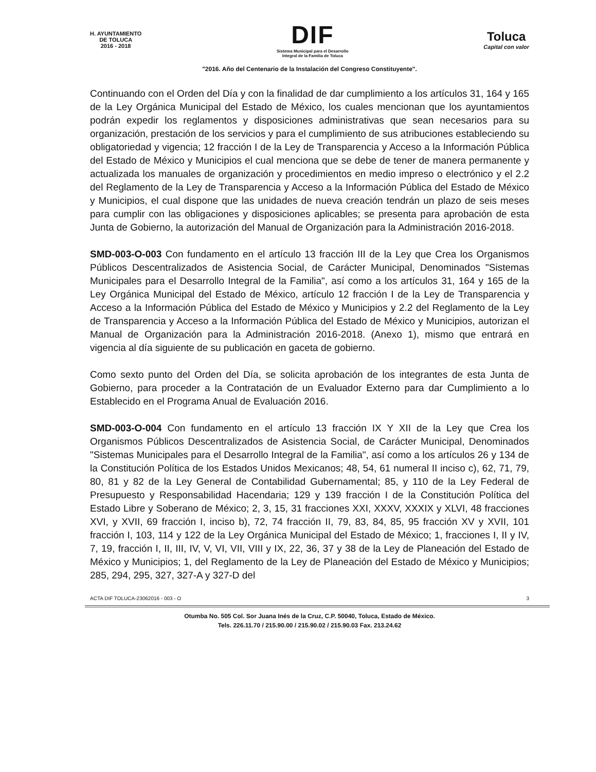H. AYUNTAMIENTO
DE TOLUCA
2016 - 2018
DIF
Sistema Municipal para el Desarrollo
Integral de la Familia de Toluca
Toluca
Capital con valor
"2016. Año del Centenario de la Instalación del Congreso Constituyente".
Continuando con el Orden del Día y con la finalidad de dar cumplimiento a los artículos 31, 164 y 165 de la Ley Orgánica Municipal del Estado de México, los cuales mencionan que los ayuntamientos podrán expedir los reglamentos y disposiciones administrativas que sean necesarios para su organización, prestación de los servicios y para el cumplimiento de sus atribuciones estableciendo su obligatoriedad y vigencia; 12 fracción I de la Ley de Transparencia y Acceso a la Información Pública del Estado de México y Municipios el cual menciona que se debe de tener de manera permanente y actualizada los manuales de organización y procedimientos en medio impreso o electrónico y el 2.2 del Reglamento de la Ley de Transparencia y Acceso a la Información Pública del Estado de México y Municipios, el cual dispone que las unidades de nueva creación tendrán un plazo de seis meses para cumplir con las obligaciones y disposiciones aplicables; se presenta para aprobación de esta Junta de Gobierno, la autorización del Manual de Organización para la Administración 2016-2018.
SMD-003-O-003 Con fundamento en el artículo 13 fracción III de la Ley que Crea los Organismos Públicos Descentralizados de Asistencia Social, de Carácter Municipal, Denominados "Sistemas Municipales para el Desarrollo Integral de la Familia", así como a los artículos 31, 164 y 165 de la Ley Orgánica Municipal del Estado de México, artículo 12 fracción I de la Ley de Transparencia y Acceso a la Información Pública del Estado de México y Municipios y 2.2 del Reglamento de la Ley de Transparencia y Acceso a la Información Pública del Estado de México y Municipios, autorizan el Manual de Organización para la Administración 2016-2018. (Anexo 1), mismo que entrará en vigencia al día siguiente de su publicación en gaceta de gobierno.
Como sexto punto del Orden del Día, se solicita aprobación de los integrantes de esta Junta de Gobierno, para proceder a la Contratación de un Evaluador Externo para dar Cumplimiento a lo Establecido en el Programa Anual de Evaluación 2016.
SMD-003-O-004 Con fundamento en el artículo 13 fracción IX Y XII de la Ley que Crea los Organismos Públicos Descentralizados de Asistencia Social, de Carácter Municipal, Denominados "Sistemas Municipales para el Desarrollo Integral de la Familia", así como a los artículos 26 y 134 de la Constitución Política de los Estados Unidos Mexicanos; 48, 54, 61 numeral II inciso c), 62, 71, 79, 80, 81 y 82 de la Ley General de Contabilidad Gubernamental; 85, y 110 de la Ley Federal de Presupuesto y Responsabilidad Hacendaria; 129 y 139 fracción I de la Constitución Política del Estado Libre y Soberano de México; 2, 3, 15, 31 fracciones XXI, XXXV, XXXIX y XLVI, 48 fracciones XVI, y XVII, 69 fracción I, inciso b), 72, 74 fracción II, 79, 83, 84, 85, 95 fracción XV y XVII, 101 fracción I, 103, 114 y 122 de la Ley Orgánica Municipal del Estado de México; 1, fracciones I, II y IV, 7, 19, fracción I, II, III, IV, V, VI, VII, VIII y IX, 22, 36, 37 y 38 de la Ley de Planeación del Estado de México y Municipios; 1, del Reglamento de la Ley de Planeación del Estado de México y Municipios; 285, 294, 295, 327, 327-A y 327-D del
ACTA DIF TOLUCA-23062016 - 003 - O 3
Otumba No. 505 Col. Sor Juana Inés de la Cruz, C.P. 50040, Toluca, Estado de México.
Tels. 226.11.70 / 215.90.00 / 215.90.02 / 215.90.03 Fax. 213.24.62